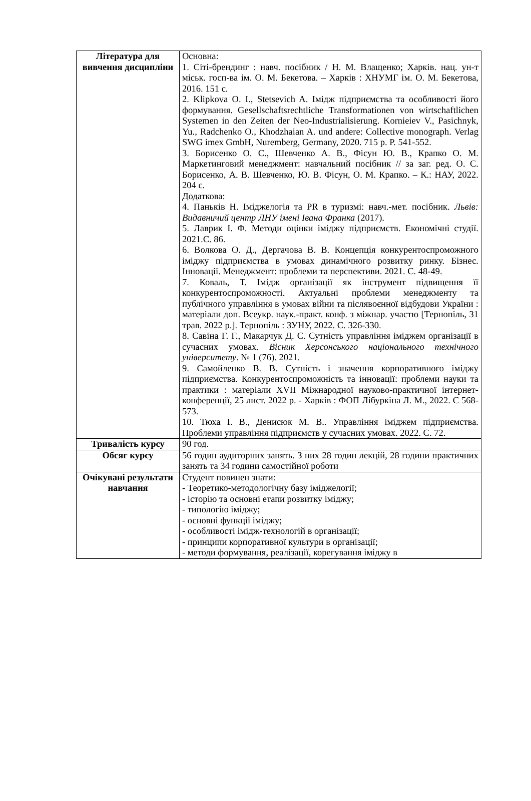| Література для вивчення дисципліни | Основна: 1. Сіті-брендинг : навч. посібник / Н. М. Влащенко; Харків. нац. ун-т міськ. госп-ва ім. О. М. Бекетова. – Харків : ХНУМГ ім. О. М. Бекетова, 2016. 151 с. 2. Klipkova O. I., Stetsevich A. Імідж підприємства та особливості його формування. Gesellschaftsrechtliche Transformationen von wirtschaftlichen Systemen in den Zeiten der Neo-Industrialisierung. Kornieiev V., Pasichnyk, Yu., Radchenko O., Khodzhaian A. und andere: Collective monograph. Verlag SWG imex GmbH, Nuremberg, Germany, 2020. 715 p. P. 541-552. 3. Борисенко О. С., Шевченко А. В., Фісун Ю. В., Крапко О. М. Маркетинговий менеджмент: навчальний посібник // за заг. ред. О. С. Борисенко, А. В. Шевченко, Ю. В. Фісун, О. М. Крапко. – К.: НАУ, 2022. 204 с. Додаткова: 4. Паньків Н. Іміджелогія та PR в туризмі: навч.-мет. посібник. Львів: Видавничий центр ЛНУ імені Івана Франка (2017). 5. Лаврик І. Ф. Методи оцінки іміджу підприємств. Економічні студії. 2021.С. 86. 6. Волкова О. Д., Дергачова В. В. Концепція конкурентоспроможного іміджу підприємства в умовах динамічного розвитку ринку. Бізнес. Інновації. Менеджмент: проблеми та перспективи. 2021. С. 48-49. 7. Коваль, Т. Імідж організації як інструмент підвищення її конкурентоспроможності. Актуальні проблеми менеджменту та публічного управління в умовах війни та післявоєнної відбудови України : матеріали доп. Всеукр. наук.-практ. конф. з міжнар. участю [Тернопіль, 31 трав. 2022 р.]. Тернопіль : ЗУНУ, 2022. С. 326-330. 8. Савіна Г. Г., Макарчук Д. С. Сутність управління іміджем організації в сучасних умовах. Вісник Херсонського національного технічного університету . № 1 (76). 2021. 9. Самойленко В. В. Сутність і значення корпоративного іміджу підприємства. Конкурентоспроможність та інновації: проблеми науки та практики : матеріали XVII Міжнародної науково-практичної інтернет-конференції, 25 лист. 2022 р. - Харків : ФОП Лібуркіна Л. М., 2022. С 568-573. 10. Тюха І. В., Денисюк М. В.. Управління іміджем підприємства. Проблеми управління підприємств у сучасних умовах. 2022. С. 72. |
| Тривалість курсу | 90 год. |
| Обсяг курсу | 56 годин аудиторних занять. З них 28 годин лекцій, 28 години практичних занять та 34 години самостійної роботи |
| Очікувані результати навчання | Студент повинен знати: - Теоретико-методологічну базу іміджелогії; - історію та основні етапи розвитку іміджу; - типологію іміджу; - основні функції іміджу; - особливості імідж-технологій в організації; - принципи корпоративної культури в організації; - методи формування, реалізації, корегування іміджу в |